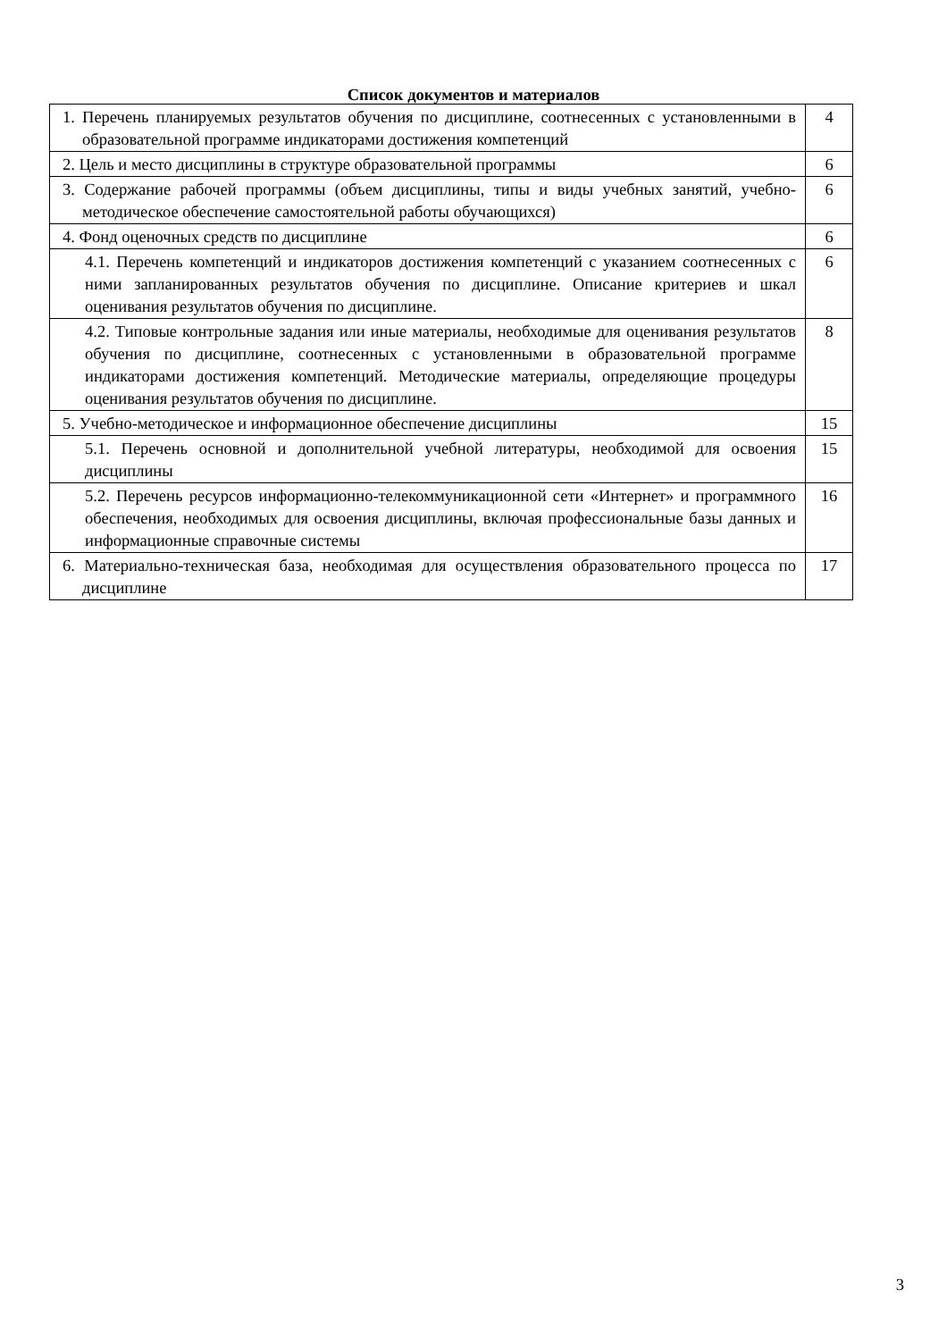Список документов и материалов
| 1. Перечень планируемых результатов обучения по дисциплине, соотнесенных с установленными в образовательной программе индикаторами достижения компетенций | 4 |
| 2. Цель и место дисциплины в структуре образовательной программы | 6 |
| 3. Содержание рабочей программы (объем дисциплины, типы и виды учебных занятий, учебно-методическое обеспечение самостоятельной работы обучающихся) | 6 |
| 4. Фонд оценочных средств по дисциплине | 6 |
| 4.1. Перечень компетенций и индикаторов достижения компетенций с указанием соотнесенных с ними запланированных результатов обучения по дисциплине. Описание критериев и шкал оценивания результатов обучения по дисциплине. | 6 |
| 4.2. Типовые контрольные задания или иные материалы, необходимые для оценивания результатов обучения по дисциплине, соотнесенных с установленными в образовательной программе индикаторами достижения компетенций. Методические материалы, определяющие процедуры оценивания результатов обучения по дисциплине. | 8 |
| 5. Учебно-методическое и информационное обеспечение дисциплины | 15 |
| 5.1. Перечень основной и дополнительной учебной литературы, необходимой для освоения дисциплины | 15 |
| 5.2. Перечень ресурсов информационно-телекоммуникационной сети «Интернет» и программного обеспечения, необходимых для освоения дисциплины, включая профессиональные базы данных и информационные справочные системы | 16 |
| 6. Материально-техническая база, необходимая для осуществления образовательного процесса по дисциплине | 17 |
3